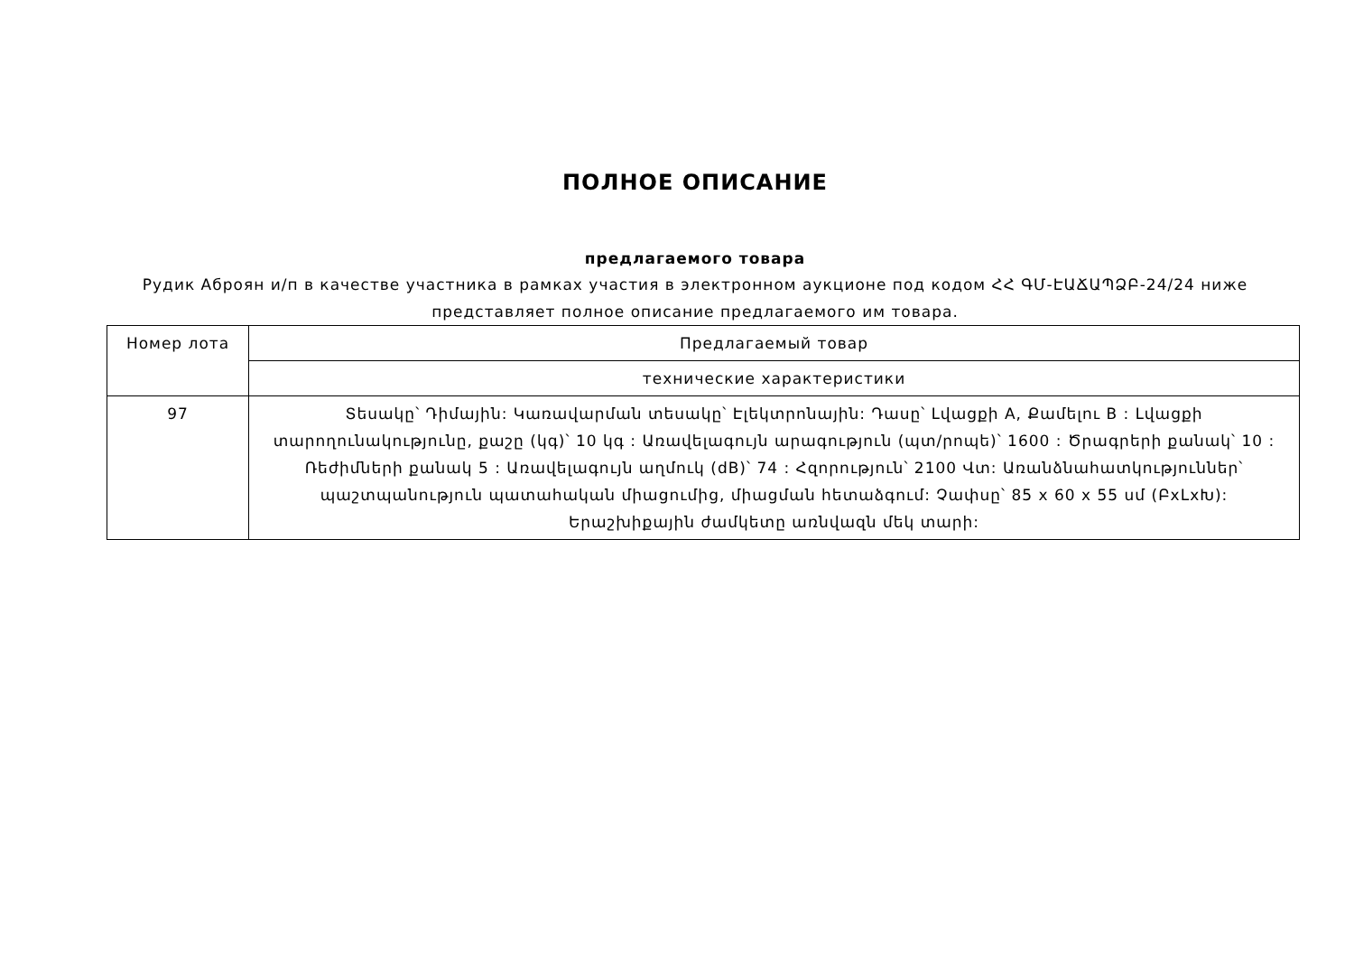ПОЛНОЕ ОПИСАНИЕ
предлагаемого товара
Рудик Аброян и/п в качестве участника в рамках участия в электронном аукционе под кодом ՀՀ ԳՄ-ԷԱՃԱՊՁԲ-24/24 ниже представляет полное описание предлагаемого им товара.
| Номер лота | Предлагаемый товар |
| | технические характеристики |
| 97 | Տեսակը՝ Դիմային: Կառավարման տեսակը՝ Էլեկտրոնային: Դասը՝ Լվացքի A, Քամելու B : Լվացքի տարողունակությունը, քաշը (կգ)՝ 10 կգ : Առավելագույն արագություն (պտ/րոպե)՝ 1600 : Ծրագրերի քանակ՝ 10 : Ռեժիմների քանակ 5 : Առավելագույն աղմուկ (dB)՝ 74 : Հզորություն՝ 2100 Վտ: Առանձնահատկություններ՝ պաշտպանություն պատահական միացումից, միացման հետաձգում: Չափսը՝ 85 x 60 x 55 սմ (ԲxLxԽ): Երաշխիքային ժամկետը առնվազն մեկ տարի: |